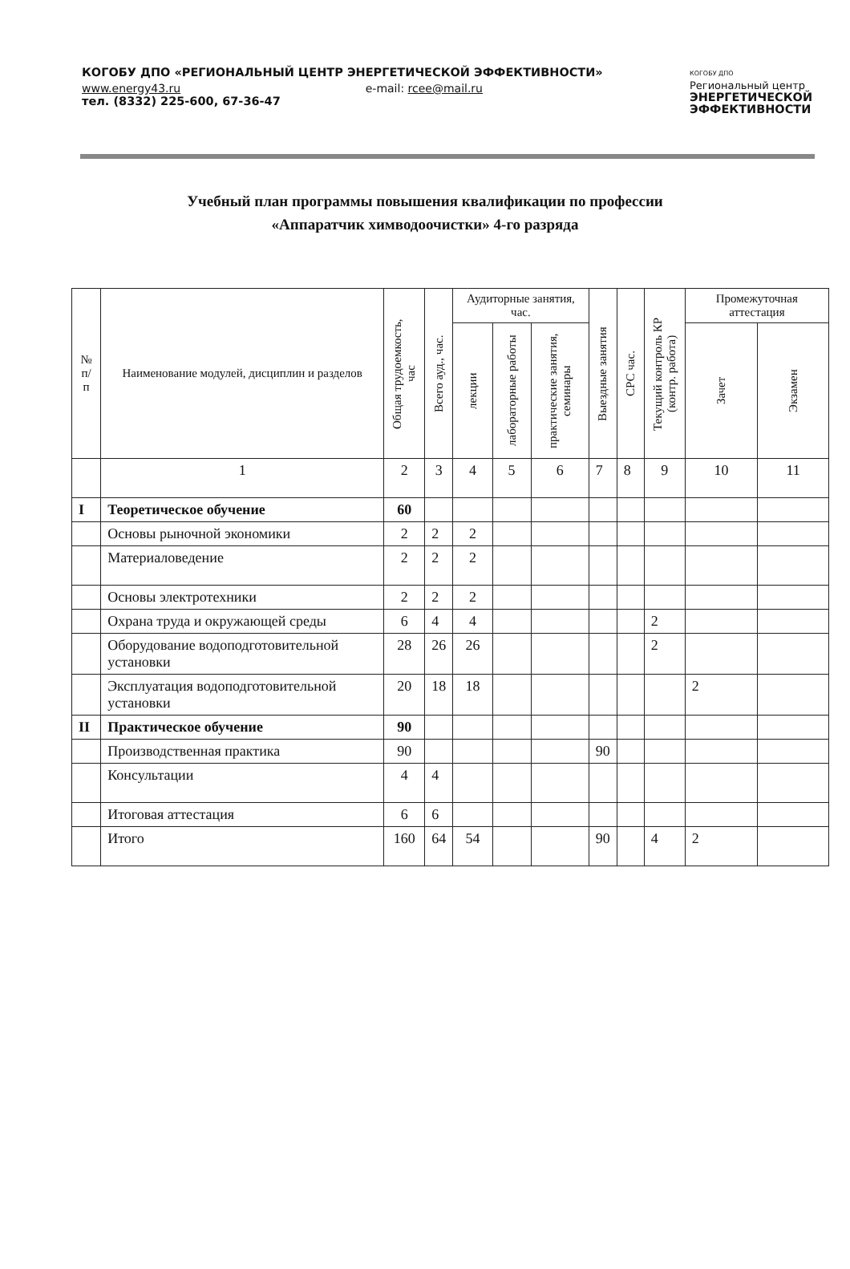КОГОБУ ДПО «РЕГИОНАЛЬНЫЙ ЦЕНТР ЭНЕРГЕТИЧЕСКОЙ ЭФФЕКТИВНОСТИ»
www.energy43.ru e-mail: rcee@mail.ru
тел. (8332) 225-600, 67-36-47
КОГОБУ ДПО
Региональный центр
ЭНЕРГЕТИЧЕСКОЙ
ЭФФЕКТИВНОСТИ
Учебный план программы повышения квалификации по профессии
«Аппаратчик химводоочистки» 4-го разряда
| № п/п | Наименование модулей, дисциплин и разделов | Общая трудоемкость, час | Всего ауд., час. | Аудиторные занятия, час. | | | Выездные занятия | СРС час. | Текущий контроль КР (контр. работа) | Промежуточная аттестация | |
| --- | --- | --- | --- | --- | --- | --- | --- | --- | --- | --- | --- |
| | | | | лекции | лабораторные работы | практические занятия, семинары | | | | Зачет | Экзамен |
| | 1 | 2 | 3 | 4 | 5 | 6 | 7 | 8 | 9 | 10 | 11 |
| I | Теоретическое обучение | 60 | | | | | | | | | |
| | Основы рыночной экономики | 2 | 2 | 2 | | | | | | | |
| | Материаловедение | 2 | 2 | 2 | | | | | | | |
| | Основы электротехники | 2 | 2 | 2 | | | | | | | |
| | Охрана труда и окружающей среды | 6 | 4 | 4 | | | | | 2 | | |
| | Оборудование водоподготовительной установки | 28 | 26 | 26 | | | | | 2 | | |
| | Эксплуатация водоподготовительной установки | 20 | 18 | 18 | | | | | | 2 | |
| II | Практическое обучение | 90 | | | | | | | | | |
| | Производственная практика | 90 | | | | | 90 | | | | |
| | Консультации | 4 | 4 | | | | | | | | |
| | Итоговая аттестация | 6 | 6 | | | | | | | | |
| | Итого | 160 | 64 | 54 | | | 90 | | 4 | 2 | |